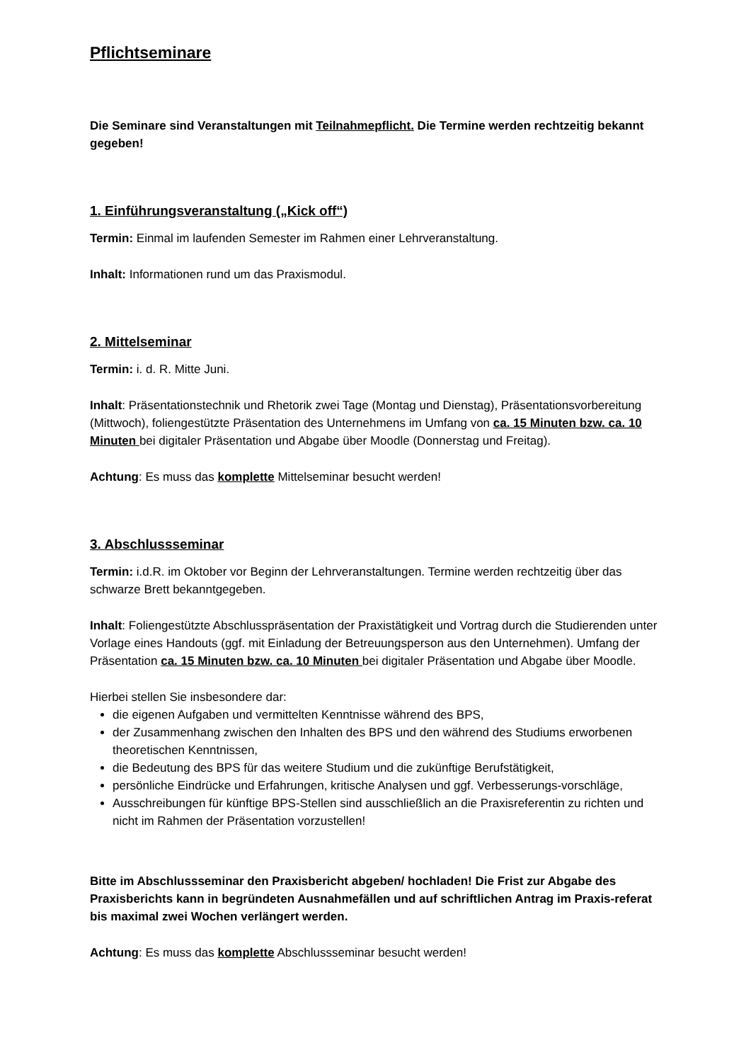Pflichtseminare
Die Seminare sind Veranstaltungen mit Teilnahmepflicht. Die Termine werden rechtzeitig bekannt gegeben!
1. Einführungsveranstaltung („Kick off“)
Termin: Einmal im laufenden Semester im Rahmen einer Lehrveranstaltung.
Inhalt: Informationen rund um das Praxismodul.
2. Mittelseminar
Termin: i. d. R. Mitte Juni.
Inhalt: Präsentationstechnik und Rhetorik zwei Tage (Montag und Dienstag), Präsentationsvorbereitung (Mittwoch), foliengestützte Präsentation des Unternehmens im Umfang von ca. 15 Minuten bzw. ca. 10 Minuten bei digitaler Präsentation und Abgabe über Moodle (Donnerstag und Freitag).
Achtung: Es muss das komplette Mittelseminar besucht werden!
3. Abschlussseminar
Termin: i.d.R. im Oktober vor Beginn der Lehrveranstaltungen. Termine werden rechtzeitig über das schwarze Brett bekanntgegeben.
Inhalt: Foliengestützte Abschlusspräsentation der Praxistätigkeit und Vortrag durch die Studierenden unter Vorlage eines Handouts (ggf. mit Einladung der Betreuungsperson aus den Unternehmen). Umfang der Präsentation ca. 15 Minuten bzw. ca. 10 Minuten bei digitaler Präsentation und Abgabe über Moodle.
Hierbei stellen Sie insbesondere dar:
die eigenen Aufgaben und vermittelten Kenntnisse während des BPS,
der Zusammenhang zwischen den Inhalten des BPS und den während des Studiums erworbenen theoretischen Kenntnissen,
die Bedeutung des BPS für das weitere Studium und die zukünftige Berufstätigkeit,
persönliche Eindrücke und Erfahrungen, kritische Analysen und ggf. Verbesserungs-vorschläge,
Ausschreibungen für künftige BPS-Stellen sind ausschließlich an die Praxisreferentin zu richten und nicht im Rahmen der Präsentation vorzustellen!
Bitte im Abschlussseminar den Praxisbericht abgeben/ hochladen! Die Frist zur Abgabe des Praxisberichts kann in begründeten Ausnahmefällen und auf schriftlichen Antrag im Praxis-referat bis maximal zwei Wochen verlängert werden.
Achtung: Es muss das komplette Abschlussseminar besucht werden!